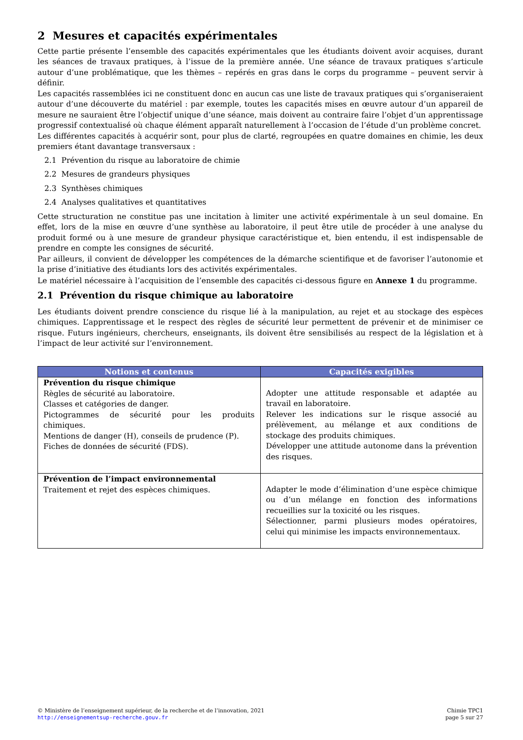2 Mesures et capacités expérimentales
Cette partie présente l’ensemble des capacités expérimentales que les étudiants doivent avoir acquises, durant les séances de travaux pratiques, à l’issue de la première année. Une séance de travaux pratiques s’articule autour d’une problématique, que les thèmes – repérés en gras dans le corps du programme – peuvent servir à définir.
Les capacités rassemblées ici ne constituent donc en aucun cas une liste de travaux pratiques qui s’organiseraient autour d’une découverte du matériel : par exemple, toutes les capacités mises en œuvre autour d’un appareil de mesure ne sauraient être l’objectif unique d’une séance, mais doivent au contraire faire l’objet d’un apprentissage progressif contextualisé où chaque élément apparaît naturellement à l’occasion de l’étude d’un problème concret.
Les différentes capacités à acquérir sont, pour plus de clarté, regroupées en quatre domaines en chimie, les deux premiers étant davantage transversaux :
2.1 Prévention du risque au laboratoire de chimie
2.2 Mesures de grandeurs physiques
2.3 Synthèses chimiques
2.4 Analyses qualitatives et quantitatives
Cette structuration ne constitue pas une incitation à limiter une activité expérimentale à un seul domaine. En effet, lors de la mise en œuvre d’une synthèse au laboratoire, il peut être utile de procéder à une analyse du produit formé ou à une mesure de grandeur physique caractéristique et, bien entendu, il est indispensable de prendre en compte les consignes de sécurité.
Par ailleurs, il convient de développer les compétences de la démarche scientifique et de favoriser l’autonomie et la prise d’initiative des étudiants lors des activités expérimentales.
Le matériel nécessaire à l’acquisition de l’ensemble des capacités ci-dessous figure en Annexe 1 du programme.
2.1 Prévention du risque chimique au laboratoire
Les étudiants doivent prendre conscience du risque lié à la manipulation, au rejet et au stockage des espèces chimiques. L’apprentissage et le respect des règles de sécurité leur permettent de prévenir et de minimiser ce risque. Futurs ingénieurs, chercheurs, enseignants, ils doivent être sensibilisés au respect de la législation et à l’impact de leur activité sur l’environnement.
| Notions et contenus | Capacités exigibles |
| --- | --- |
| Prévention du risque chimique Règles de sécurité au laboratoire. Classes et catégories de danger. Pictogrammes de sécurité pour les produits chimiques. Mentions de danger (H), conseils de prudence (P). Fiches de données de sécurité (FDS). | Adopter une attitude responsable et adaptée au travail en laboratoire. Relever les indications sur le risque associé au prélèvement, au mélange et aux conditions de stockage des produits chimiques. Développer une attitude autonome dans la prévention des risques. |
| Prévention de l’impact environnemental Traitement et rejet des espèces chimiques. | Adapter le mode d’élimination d’une espèce chimique ou d’un mélange en fonction des informations recueillies sur la toxicité ou les risques. Sélectionner, parmi plusieurs modes opératoires, celui qui minimise les impacts environnementaux. |
© Ministère de l’enseignement supérieur, de la recherche et de l’innovation, 2021
http://enseignementsup-recherche.gouv.fr
Chimie TPC1
page 5 sur 27